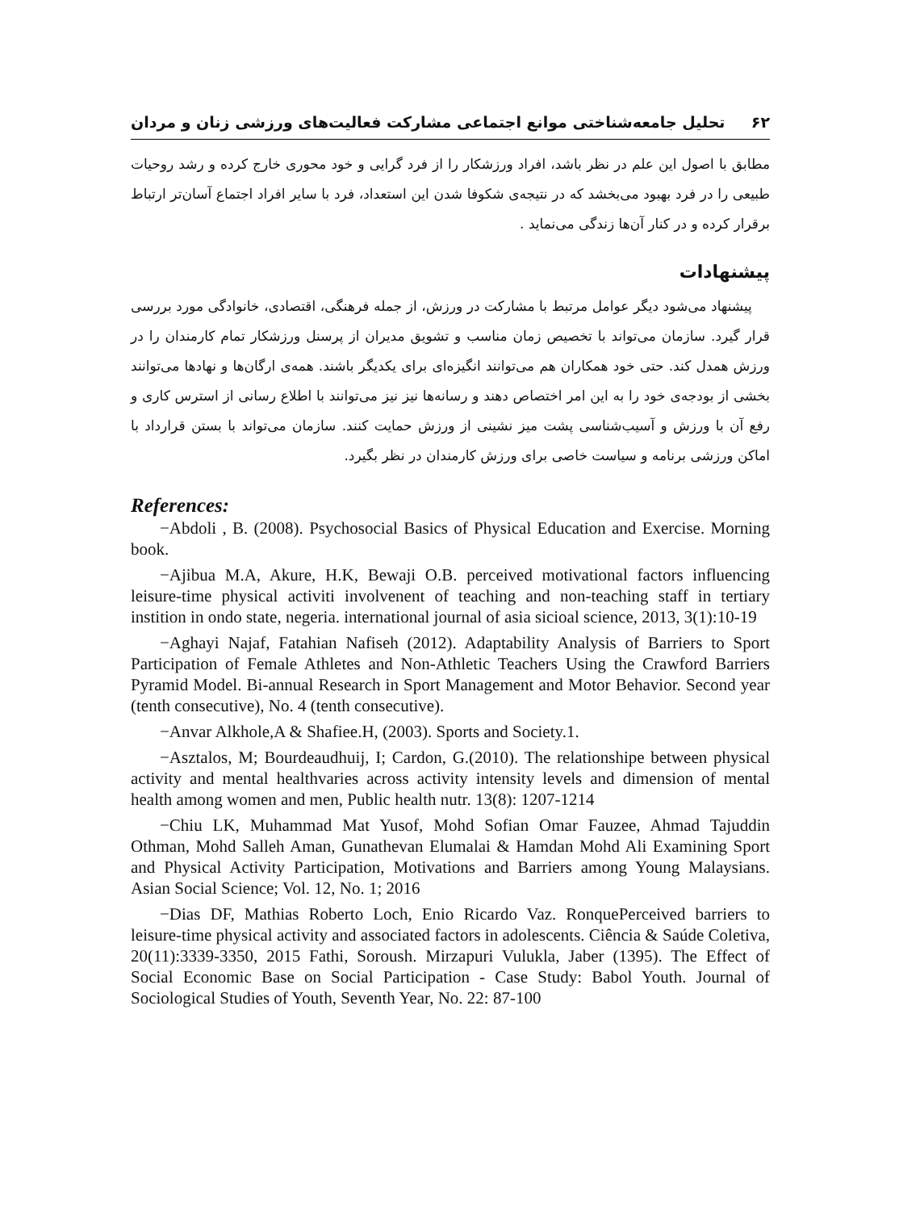۶۲ تحلیل جامعه‌شناختی موانع اجتماعی مشارکت فعالیت‌های ورزشی زنان و مردان
مطابق با اصول این علم در نظر باشد، افراد ورزشکار را از فرد گرایی و خود محوری خارج کرده و رشد روحیات طبیعی را در فرد بهبود می‌بخشد که در نتیجه‌ی شکوفا شدن این استعداد، فرد با سایر افراد اجتماع آسان‌تر ارتباط برقرار کرده و در کنار آن‌ها زندگی می‌نماید .
پیشنهادات
پیشنهاد می‌شود دیگر عوامل مرتبط با مشارکت در ورزش، از جمله فرهنگی، اقتصادی، خانوادگی مورد بررسی قرار گیرد. سازمان می‌تواند با تخصیص زمان مناسب و تشویق مدیران از پرسنل ورزشکار تمام کارمندان را در ورزش همدل کند. حتی خود همکاران هم می‌توانند انگیزه‌ای برای یکدیگر باشند. همه‌ی ارگان‌ها و نهادها می‌توانند بخشی از بودجه‌ی خود را به این امر اختصاص دهند و رسانه‌ها نیز نیز می‌توانند با اطلاع رسانی از استرس کاری و رفع آن با ورزش و آسیب‌شناسی پشت میز نشینی از ورزش حمایت کنند. سازمان می‌تواند با بستن قرارداد با اماکن ورزشی برنامه و سیاست خاصی برای ورزش کارمندان در نظر بگیرد.
References:
−Abdoli , B. (2008). Psychosocial Basics of Physical Education and Exercise. Morning book.
−Ajibua M.A, Akure, H.K, Bewaji O.B. perceived motivational factors influencing leisure-time physical activiti involvenent of teaching and non-teaching staff in tertiary instition in ondo state, negeria. international journal of asia sicioal science, 2013, 3(1):10-19
−Aghayi Najaf, Fatahian Nafiseh (2012). Adaptability Analysis of Barriers to Sport Participation of Female Athletes and Non-Athletic Teachers Using the Crawford Barriers Pyramid Model. Bi-annual Research in Sport Management and Motor Behavior. Second year (tenth consecutive), No. 4 (tenth consecutive).
−Anvar Alkhole,A & Shafiee.H, (2003). Sports and Society.1.
−Asztalos, M; Bourdeaudhuij, I; Cardon, G.(2010). The relationshipe between physical activity and mental healthvaries across activity intensity levels and dimension of mental health among women and men, Public health nutr. 13(8): 1207-1214
−Chiu LK, Muhammad Mat Yusof, Mohd Sofian Omar Fauzee, Ahmad Tajuddin Othman, Mohd Salleh Aman, Gunathevan Elumalai & Hamdan Mohd Ali Examining Sport and Physical Activity Participation, Motivations and Barriers among Young Malaysians. Asian Social Science; Vol. 12, No. 1; 2016
−Dias DF, Mathias Roberto Loch, Enio Ricardo Vaz. RonquePerceived barriers to leisure-time physical activity and associated factors in adolescents. Ciência & Saúde Coletiva, 20(11):3339-3350, 2015 Fathi, Soroush. Mirzapuri Vulukla, Jaber (1395). The Effect of Social Economic Base on Social Participation - Case Study: Babol Youth. Journal of Sociological Studies of Youth, Seventh Year, No. 22: 87-100